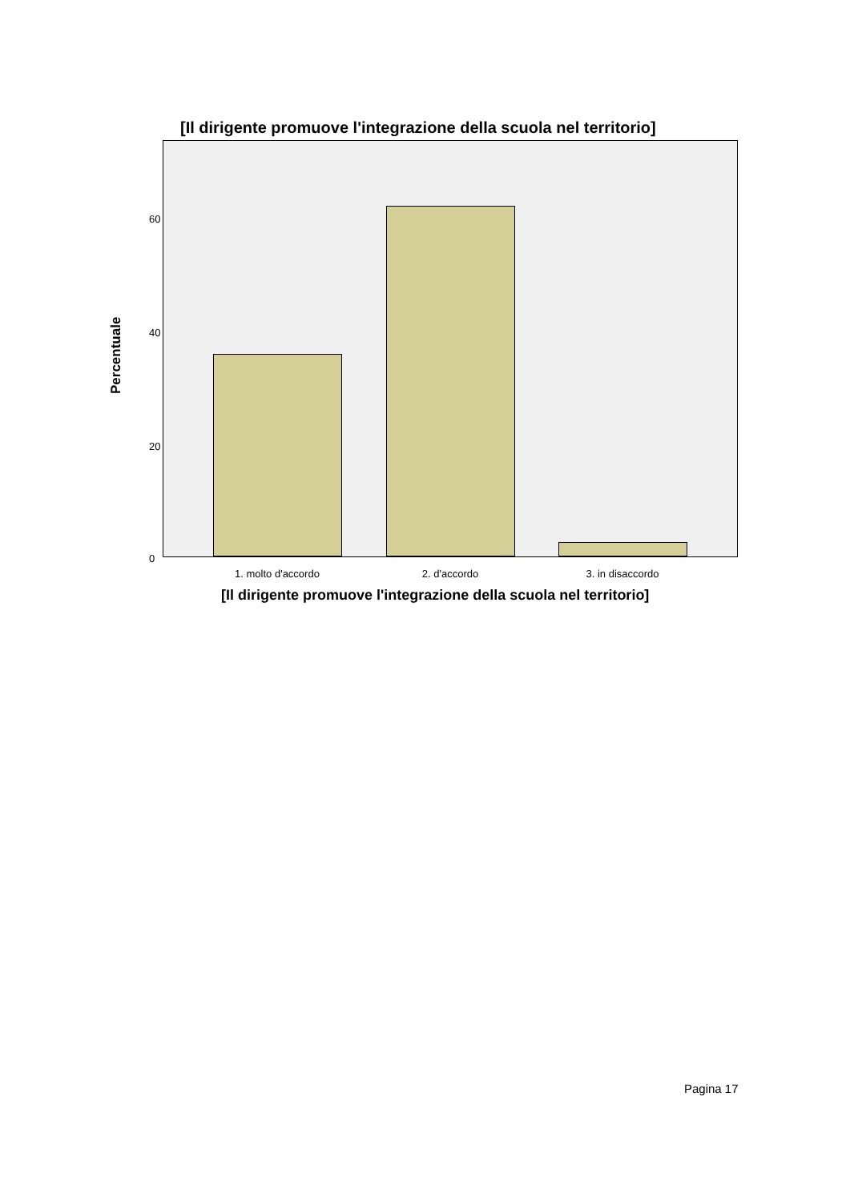[Il dirigente promuove l'integrazione della scuola nel territorio]
Percentuale
60
40
20
0
1. molto d'accordo 2. d'accordo 3. in disaccordo
[Il dirigente promuove l'integrazione della scuola nel territorio]
Pagina 17